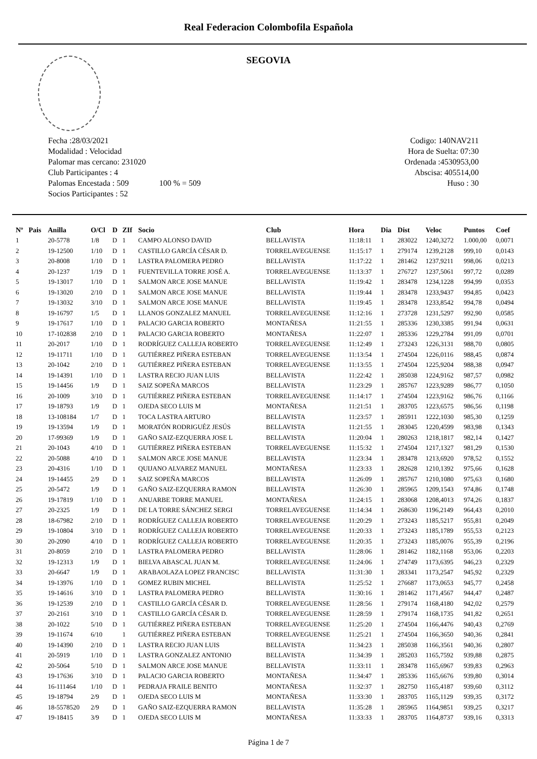Real Federacion Colombofila Española
SEGOVIA
Fecha :28/03/2021
Modalidad : Velocidad
Palomar mas cercano: 231020
Club Participantes : 4
Palomas Encestada : 509 100 % = 509
Socios Participantes : 52
Codigo: 140NAV211
Hora de Suelta: 07:30
Ordenada :4530953,00
Abscisa: 405514,00
Huso : 30
| Nº | Pais | Anilla | O/Cl | D | ZIf | Socio | Club | Hora | Dia | Dist | Veloc | Puntos | Coef |
| --- | --- | --- | --- | --- | --- | --- | --- | --- | --- | --- | --- | --- | --- |
| 1 | | 20-5778 | 1/8 | D | 1 | CAMPO ALONSO DAVID | BELLAVISTA | 11:18:11 | 1 | 283022 | 1240,3272 | 1.000,00 | 0,0071 |
| 2 | | 19-12500 | 1/10 | D | 1 | CASTILLO GARCÍA CÉSAR D. | TORRELAVEGUENSE | 11:15:17 | 1 | 279174 | 1239,2128 | 999,10 | 0,0143 |
| 3 | | 20-8008 | 1/10 | D | 1 | LASTRA PALOMERA PEDRO | BELLAVISTA | 11:17:22 | 1 | 281462 | 1237,9211 | 998,06 | 0,0213 |
| 4 | | 20-1237 | 1/19 | D | 1 | FUENTEVILLA TORRE JOSÉ A. | TORRELAVEGUENSE | 11:13:37 | 1 | 276727 | 1237,5061 | 997,72 | 0,0289 |
| 5 | | 19-13017 | 1/10 | D | 1 | SALMON ARCE JOSE MANUE | BELLAVISTA | 11:19:42 | 1 | 283478 | 1234,1228 | 994,99 | 0,0353 |
| 6 | | 19-13020 | 2/10 | D | 1 | SALMON ARCE JOSE MANUE | BELLAVISTA | 11:19:44 | 1 | 283478 | 1233,9437 | 994,85 | 0,0423 |
| 7 | | 19-13032 | 3/10 | D | 1 | SALMON ARCE JOSE MANUE | BELLAVISTA | 11:19:45 | 1 | 283478 | 1233,8542 | 994,78 | 0,0494 |
| 8 | | 19-16797 | 1/5 | D | 1 | LLANOS GONZALEZ MANUEL | TORRELAVEGUENSE | 11:12:16 | 1 | 273728 | 1231,5297 | 992,90 | 0,0585 |
| 9 | | 19-17617 | 1/10 | D | 1 | PALACIO GARCIA ROBERTO | MONTAÑESA | 11:21:55 | 1 | 285336 | 1230,3385 | 991,94 | 0,0631 |
| 10 | | 17-102838 | 2/10 | D | 1 | PALACIO GARCIA ROBERTO | MONTAÑESA | 11:22:07 | 1 | 285336 | 1229,2784 | 991,09 | 0,0701 |
| 11 | | 20-2017 | 1/10 | D | 1 | RODRÍGUEZ CALLEJA ROBERTO | TORRELAVEGUENSE | 11:12:49 | 1 | 273243 | 1226,3131 | 988,70 | 0,0805 |
| 12 | | 19-11711 | 1/10 | D | 1 | GUTIÉRREZ PIÑERA ESTEBAN | TORRELAVEGUENSE | 11:13:54 | 1 | 274504 | 1226,0116 | 988,45 | 0,0874 |
| 13 | | 20-1042 | 2/10 | D | 1 | GUTIÉRREZ PIÑERA ESTEBAN | TORRELAVEGUENSE | 11:13:55 | 1 | 274504 | 1225,9204 | 988,38 | 0,0947 |
| 14 | | 19-14391 | 1/10 | D | 1 | LASTRA RECIO JUAN LUIS | BELLAVISTA | 11:22:42 | 1 | 285038 | 1224,9162 | 987,57 | 0,0982 |
| 15 | | 19-14456 | 1/9 | D | 1 | SAIZ SOPEÑA MARCOS | BELLAVISTA | 11:23:29 | 1 | 285767 | 1223,9289 | 986,77 | 0,1050 |
| 16 | | 20-1009 | 3/10 | D | 1 | GUTIÉRREZ PIÑERA ESTEBAN | TORRELAVEGUENSE | 11:14:17 | 1 | 274504 | 1223,9162 | 986,76 | 0,1166 |
| 17 | | 19-18793 | 1/9 | D | 1 | OJEDA SECO LUIS M | MONTAÑESA | 11:21:51 | 1 | 283705 | 1223,6575 | 986,56 | 0,1198 |
| 18 | | 13-108184 | 1/7 | D | 1 | TOCA LASTRA ARTURO | BELLAVISTA | 11:23:57 | 1 | 285911 | 1222,1030 | 985,30 | 0,1259 |
| 19 | | 19-13594 | 1/9 | D | 1 | MORATÓN RODRIGUÉZ JESÚS | BELLAVISTA | 11:21:55 | 1 | 283045 | 1220,4599 | 983,98 | 0,1343 |
| 20 | | 17-99369 | 1/9 | D | 1 | GAÑO SAIZ-EZQUERRA JOSE L | BELLAVISTA | 11:20:04 | 1 | 280263 | 1218,1817 | 982,14 | 0,1427 |
| 21 | | 20-1043 | 4/10 | D | 1 | GUTIÉRREZ PIÑERA ESTEBAN | TORRELAVEGUENSE | 11:15:32 | 1 | 274504 | 1217,1327 | 981,29 | 0,1530 |
| 22 | | 20-5088 | 4/10 | D | 1 | SALMON ARCE JOSE MANUE | BELLAVISTA | 11:23:34 | 1 | 283478 | 1213,6920 | 978,52 | 0,1552 |
| 23 | | 20-4316 | 1/10 | D | 1 | QUIJANO ALVAREZ MANUEL | MONTAÑESA | 11:23:33 | 1 | 282628 | 1210,1392 | 975,66 | 0,1628 |
| 24 | | 19-14455 | 2/9 | D | 1 | SAIZ SOPEÑA MARCOS | BELLAVISTA | 11:26:09 | 1 | 285767 | 1210,1080 | 975,63 | 0,1680 |
| 25 | | 20-5472 | 1/9 | D | 1 | GAÑO SAIZ-EZQUERRA RAMON | BELLAVISTA | 11:26:30 | 1 | 285965 | 1209,1543 | 974,86 | 0,1748 |
| 26 | | 19-17819 | 1/10 | D | 1 | ANUARBE TORRE MANUEL | MONTAÑESA | 11:24:15 | 1 | 283068 | 1208,4013 | 974,26 | 0,1837 |
| 27 | | 20-2325 | 1/9 | D | 1 | DE LA TORRE SÁNCHEZ SERGI | TORRELAVEGUENSE | 11:14:34 | 1 | 268630 | 1196,2149 | 964,43 | 0,2010 |
| 28 | | 18-67982 | 2/10 | D | 1 | RODRÍGUEZ CALLEJA ROBERTO | TORRELAVEGUENSE | 11:20:29 | 1 | 273243 | 1185,5217 | 955,81 | 0,2049 |
| 29 | | 19-10804 | 3/10 | D | 1 | RODRÍGUEZ CALLEJA ROBERTO | TORRELAVEGUENSE | 11:20:33 | 1 | 273243 | 1185,1789 | 955,53 | 0,2123 |
| 30 | | 20-2090 | 4/10 | D | 1 | RODRÍGUEZ CALLEJA ROBERTO | TORRELAVEGUENSE | 11:20:35 | 1 | 273243 | 1185,0076 | 955,39 | 0,2196 |
| 31 | | 20-8059 | 2/10 | D | 1 | LASTRA PALOMERA PEDRO | BELLAVISTA | 11:28:06 | 1 | 281462 | 1182,1168 | 953,06 | 0,2203 |
| 32 | | 19-12313 | 1/9 | D | 1 | BIELVA ABASCAL JUAN M. | TORRELAVEGUENSE | 11:24:06 | 1 | 274749 | 1173,6395 | 946,23 | 0,2329 |
| 33 | | 20-6647 | 1/9 | D | 1 | ARABAOLAZA LOPEZ FRANCISC | BELLAVISTA | 11:31:30 | 1 | 283341 | 1173,2547 | 945,92 | 0,2329 |
| 34 | | 19-13976 | 1/10 | D | 1 | GOMEZ RUBIN MICHEL | BELLAVISTA | 11:25:52 | 1 | 276687 | 1173,0653 | 945,77 | 0,2458 |
| 35 | | 19-14616 | 3/10 | D | 1 | LASTRA PALOMERA PEDRO | BELLAVISTA | 11:30:16 | 1 | 281462 | 1171,4567 | 944,47 | 0,2487 |
| 36 | | 19-12539 | 2/10 | D | 1 | CASTILLO GARCÍA CÉSAR D. | TORRELAVEGUENSE | 11:28:56 | 1 | 279174 | 1168,4180 | 942,02 | 0,2579 |
| 37 | | 20-2161 | 3/10 | D | 1 | CASTILLO GARCÍA CÉSAR D. | TORRELAVEGUENSE | 11:28:59 | 1 | 279174 | 1168,1735 | 941,82 | 0,2651 |
| 38 | | 20-1022 | 5/10 | D | 1 | GUTIÉRREZ PIÑERA ESTEBAN | TORRELAVEGUENSE | 11:25:20 | 1 | 274504 | 1166,4476 | 940,43 | 0,2769 |
| 39 | | 19-11674 | 6/10 | | 1 | GUTIÉRREZ PIÑERA ESTEBAN | TORRELAVEGUENSE | 11:25:21 | 1 | 274504 | 1166,3650 | 940,36 | 0,2841 |
| 40 | | 19-14390 | 2/10 | D | 1 | LASTRA RECIO JUAN LUIS | BELLAVISTA | 11:34:23 | 1 | 285038 | 1166,3561 | 940,36 | 0,2807 |
| 41 | | 20-5919 | 1/10 | D | 1 | LASTRA GONZALEZ ANTONIO | BELLAVISTA | 11:34:39 | 1 | 285203 | 1165,7592 | 939,88 | 0,2875 |
| 42 | | 20-5064 | 5/10 | D | 1 | SALMON ARCE JOSE MANUE | BELLAVISTA | 11:33:11 | 1 | 283478 | 1165,6967 | 939,83 | 0,2963 |
| 43 | | 19-17636 | 3/10 | D | 1 | PALACIO GARCIA ROBERTO | MONTAÑESA | 11:34:47 | 1 | 285336 | 1165,6676 | 939,80 | 0,3014 |
| 44 | | 16-111464 | 1/10 | D | 1 | PEDRAJA FRAILE BENITO | MONTAÑESA | 11:32:37 | 1 | 282750 | 1165,4187 | 939,60 | 0,3112 |
| 45 | | 19-18794 | 2/9 | D | 1 | OJEDA SECO LUIS M | MONTAÑESA | 11:33:30 | 1 | 283705 | 1165,1129 | 939,35 | 0,3172 |
| 46 | | 18-5578520 | 2/9 | D | 1 | GAÑO SAIZ-EZQUERRA RAMON | BELLAVISTA | 11:35:28 | 1 | 285965 | 1164,9851 | 939,25 | 0,3217 |
| 47 | | 19-18415 | 3/9 | D | 1 | OJEDA SECO LUIS M | MONTAÑESA | 11:33:33 | 1 | 283705 | 1164,8737 | 939,16 | 0,3313 |
Página 1 de 7